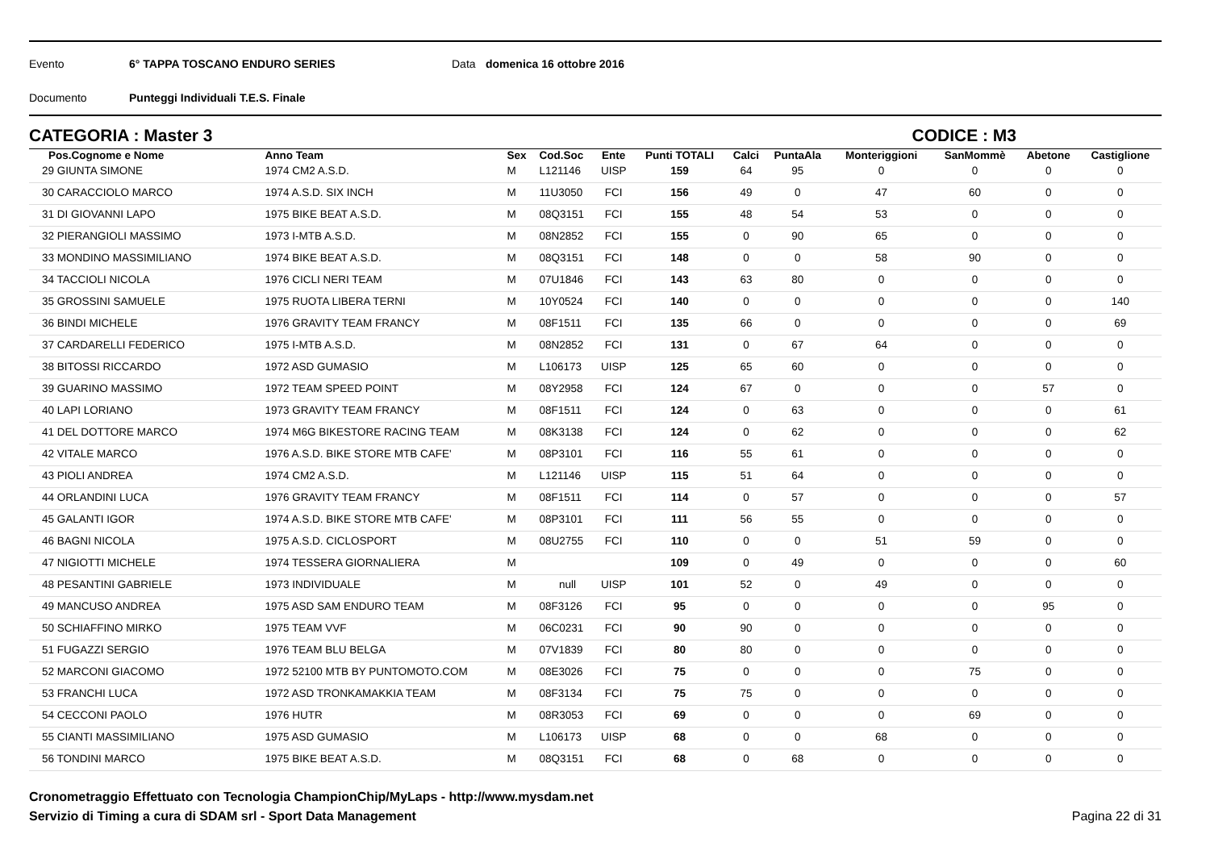Evento 6° TAPPA TOSCANO ENDURO SERIES Data domenica 16 ottobre 2016
Documento Punteggi Individuali T.E.S. Finale
CATEGORIA : Master 3 CODICE : M3
| Pos. | Cognome e Nome | Anno Team | Sex | Cod.Soc | Ente | Punti TOTALI | Calci | PuntaAla | Monteriggioni | SanMommè | Abetone | Castiglione |
| --- | --- | --- | --- | --- | --- | --- | --- | --- | --- | --- | --- | --- |
| 29 GIUNTA SIMONE | | 1974 CM2 A.S.D. | M | L121146 | UISP | 159 | 64 | 95 | 0 | 0 | 0 | 0 |
| 30 CARACCIOLO MARCO | | 1974 A.S.D. SIX INCH | M | 11U3050 | FCI | 156 | 49 | 0 | 47 | 60 | 0 | 0 |
| 31 DI GIOVANNI LAPO | | 1975 BIKE BEAT A.S.D. | M | 08Q3151 | FCI | 155 | 48 | 54 | 53 | 0 | 0 | 0 |
| 32 PIERANGIOLI MASSIMO | | 1973 I-MTB A.S.D. | M | 08N2852 | FCI | 155 | 0 | 90 | 65 | 0 | 0 | 0 |
| 33 MONDINO MASSIMILIANO | | 1974 BIKE BEAT A.S.D. | M | 08Q3151 | FCI | 148 | 0 | 0 | 58 | 90 | 0 | 0 |
| 34 TACCIOLI NICOLA | | 1976 CICLI NERI TEAM | M | 07U1846 | FCI | 143 | 63 | 80 | 0 | 0 | 0 | 0 |
| 35 GROSSINI SAMUELE | | 1975 RUOTA LIBERA TERNI | M | 10Y0524 | FCI | 140 | 0 | 0 | 0 | 0 | 0 | 140 |
| 36 BINDI MICHELE | | 1976 GRAVITY TEAM FRANCY | M | 08F1511 | FCI | 135 | 66 | 0 | 0 | 0 | 0 | 69 |
| 37 CARDARELLI FEDERICO | | 1975 I-MTB A.S.D. | M | 08N2852 | FCI | 131 | 0 | 67 | 64 | 0 | 0 | 0 |
| 38 BITOSSI RICCARDO | | 1972 ASD GUMASIO | M | L106173 | UISP | 125 | 65 | 60 | 0 | 0 | 0 | 0 |
| 39 GUARINO MASSIMO | | 1972 TEAM SPEED POINT | M | 08Y2958 | FCI | 124 | 67 | 0 | 0 | 0 | 57 | 0 |
| 40 LAPI LORIANO | | 1973 GRAVITY TEAM FRANCY | M | 08F1511 | FCI | 124 | 0 | 63 | 0 | 0 | 0 | 61 |
| 41 DEL DOTTORE MARCO | | 1974 M6G BIKESTORE RACING TEAM | M | 08K3138 | FCI | 124 | 0 | 62 | 0 | 0 | 0 | 62 |
| 42 VITALE MARCO | | 1976 A.S.D. BIKE STORE MTB CAFE' | M | 08P3101 | FCI | 116 | 55 | 61 | 0 | 0 | 0 | 0 |
| 43 PIOLI ANDREA | | 1974 CM2 A.S.D. | M | L121146 | UISP | 115 | 51 | 64 | 0 | 0 | 0 | 0 |
| 44 ORLANDINI LUCA | | 1976 GRAVITY TEAM FRANCY | M | 08F1511 | FCI | 114 | 0 | 57 | 0 | 0 | 0 | 57 |
| 45 GALANTI IGOR | | 1974 A.S.D. BIKE STORE MTB CAFE' | M | 08P3101 | FCI | 111 | 56 | 55 | 0 | 0 | 0 | 0 |
| 46 BAGNI NICOLA | | 1975 A.S.D. CICLOSPORT | M | 08U2755 | FCI | 110 | 0 | 0 | 51 | 59 | 0 | 0 |
| 47 NIGIOTTI MICHELE | | 1974 TESSERA GIORNALIERA | M | | | 109 | 0 | 49 | 0 | 0 | 0 | 60 |
| 48 PESANTINI GABRIELE | | 1973 INDIVIDUALE | M | null | UISP | 101 | 52 | 0 | 49 | 0 | 0 | 0 |
| 49 MANCUSO ANDREA | | 1975 ASD SAM ENDURO TEAM | M | 08F3126 | FCI | 95 | 0 | 0 | 0 | 0 | 95 | 0 |
| 50 SCHIAFFINO MIRKO | | 1975 TEAM VVF | M | 06C0231 | FCI | 90 | 90 | 0 | 0 | 0 | 0 | 0 |
| 51 FUGAZZI SERGIO | | 1976 TEAM BLU BELGA | M | 07V1839 | FCI | 80 | 80 | 0 | 0 | 0 | 0 | 0 |
| 52 MARCONI GIACOMO | | 1972 52100 MTB BY PUNTOMOTO.COM | M | 08E3026 | FCI | 75 | 0 | 0 | 0 | 75 | 0 | 0 |
| 53 FRANCHI LUCA | | 1972 ASD TRONKAMAKKIA TEAM | M | 08F3134 | FCI | 75 | 75 | 0 | 0 | 0 | 0 | 0 |
| 54 CECCONI PAOLO | | 1976 HUTR | M | 08R3053 | FCI | 69 | 0 | 0 | 0 | 69 | 0 | 0 |
| 55 CIANTI MASSIMILIANO | | 1975 ASD GUMASIO | M | L106173 | UISP | 68 | 0 | 0 | 68 | 0 | 0 | 0 |
| 56 TONDINI MARCO | | 1975 BIKE BEAT A.S.D. | M | 08Q3151 | FCI | 68 | 0 | 68 | 0 | 0 | 0 | 0 |
Cronometraggio Effettuato con Tecnologia ChampionChip/MyLaps - http://www.mysdam.net
Servizio di Timing a cura di SDAM srl - Sport Data Management Pagina 22 di 31